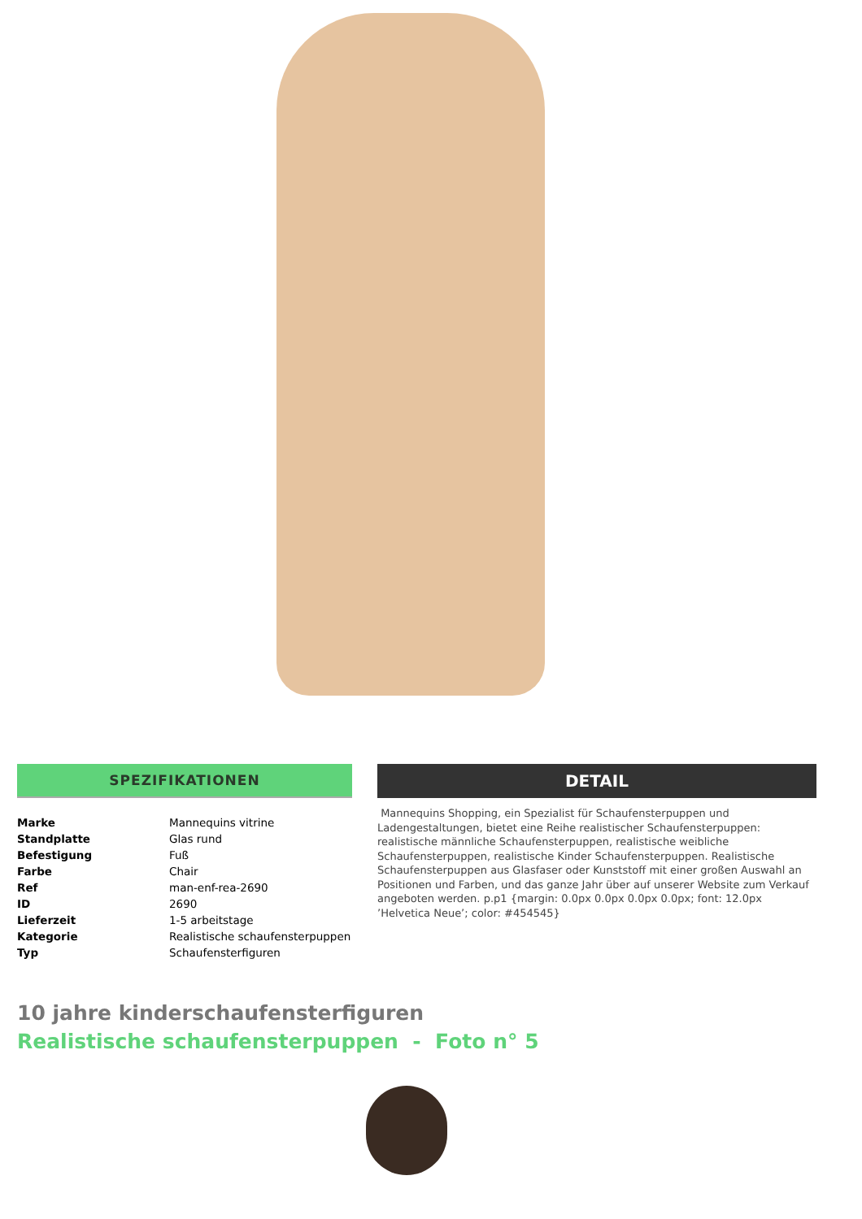SPEZIFIKATIONEN
| Marke | Mannequins vitrine |
| Standplatte | Glas rund |
| Befestigung | Fuß |
| Farbe | Chair |
| Ref | man-enf-rea-2690 |
| ID | 2690 |
| Lieferzeit | 1-5 arbeitstage |
| Kategorie | Realistische schaufensterpuppen |
| Typ | Schaufensterfiguren |
DETAIL
Mannequins Shopping, ein Spezialist für Schaufensterpuppen und Ladengestaltungen, bietet eine Reihe realistischer Schaufensterpuppen: realistische männliche Schaufensterpuppen, realistische weibliche Schaufensterpuppen, realistische Kinder Schaufensterpuppen. Realistische Schaufensterpuppen aus Glasfaser oder Kunststoff mit einer großen Auswahl an Positionen und Farben, und das ganze Jahr über auf unserer Website zum Verkauf angeboten werden. p.p1 {margin: 0.0px 0.0px 0.0px 0.0px; font: 12.0px ’Helvetica Neue’; color: #454545}
10 jahre kinderschaufensterfiguren
Realistische schaufensterpuppen - Foto n° 5